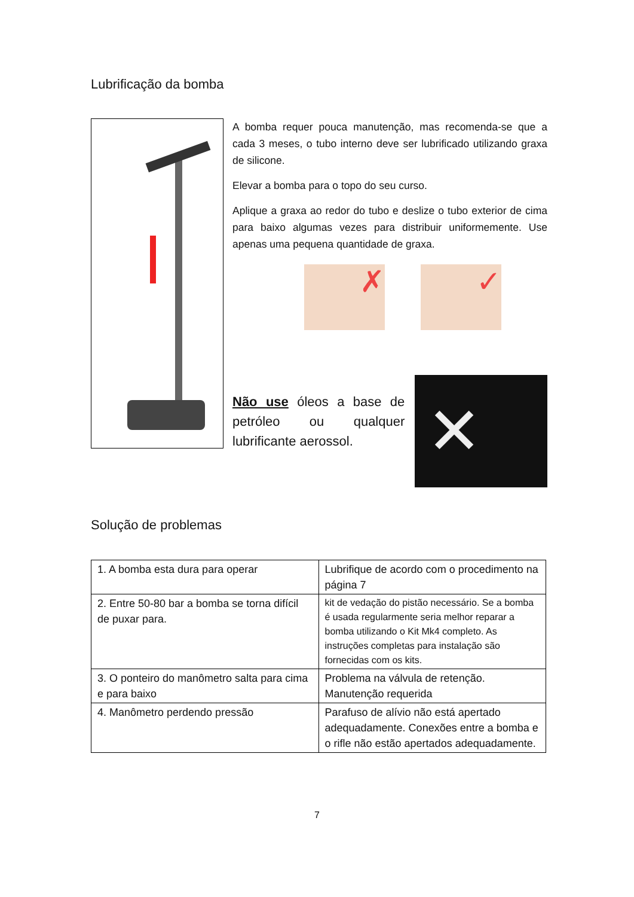Lubrificação da bomba
A bomba requer pouca manutenção, mas recomenda-se que a cada 3 meses, o tubo interno deve ser lubrificado utilizando graxa de silicone.
Elevar a bomba para o topo do seu curso.
Aplique a graxa ao redor do tubo e deslize o tubo exterior de cima para baixo algumas vezes para distribuir uniformemente. Use apenas uma pequena quantidade de graxa.
✗ ✓
Não use óleos a base de petróleo ou qualquer lubrificante aerossol.
✕
Solução de problemas
| 1. A bomba esta dura para operar | Lubrifique de acordo com o procedimento na página 7 |
| 2. Entre 50-80 bar a bomba se torna difícil de puxar para. | kit de vedação do pistão necessário. Se a bomba é usada regularmente seria melhor reparar a bomba utilizando o Kit Mk4 completo. As instruções completas para instalação são fornecidas com os kits. |
| 3. O ponteiro do manômetro salta para cima e para baixo | Problema na válvula de retenção. Manutenção requerida |
| 4. Manômetro perdendo pressão | Parafuso de alívio não está apertado adequadamente. Conexões entre a bomba e o rifle não estão apertados adequadamente. |
7